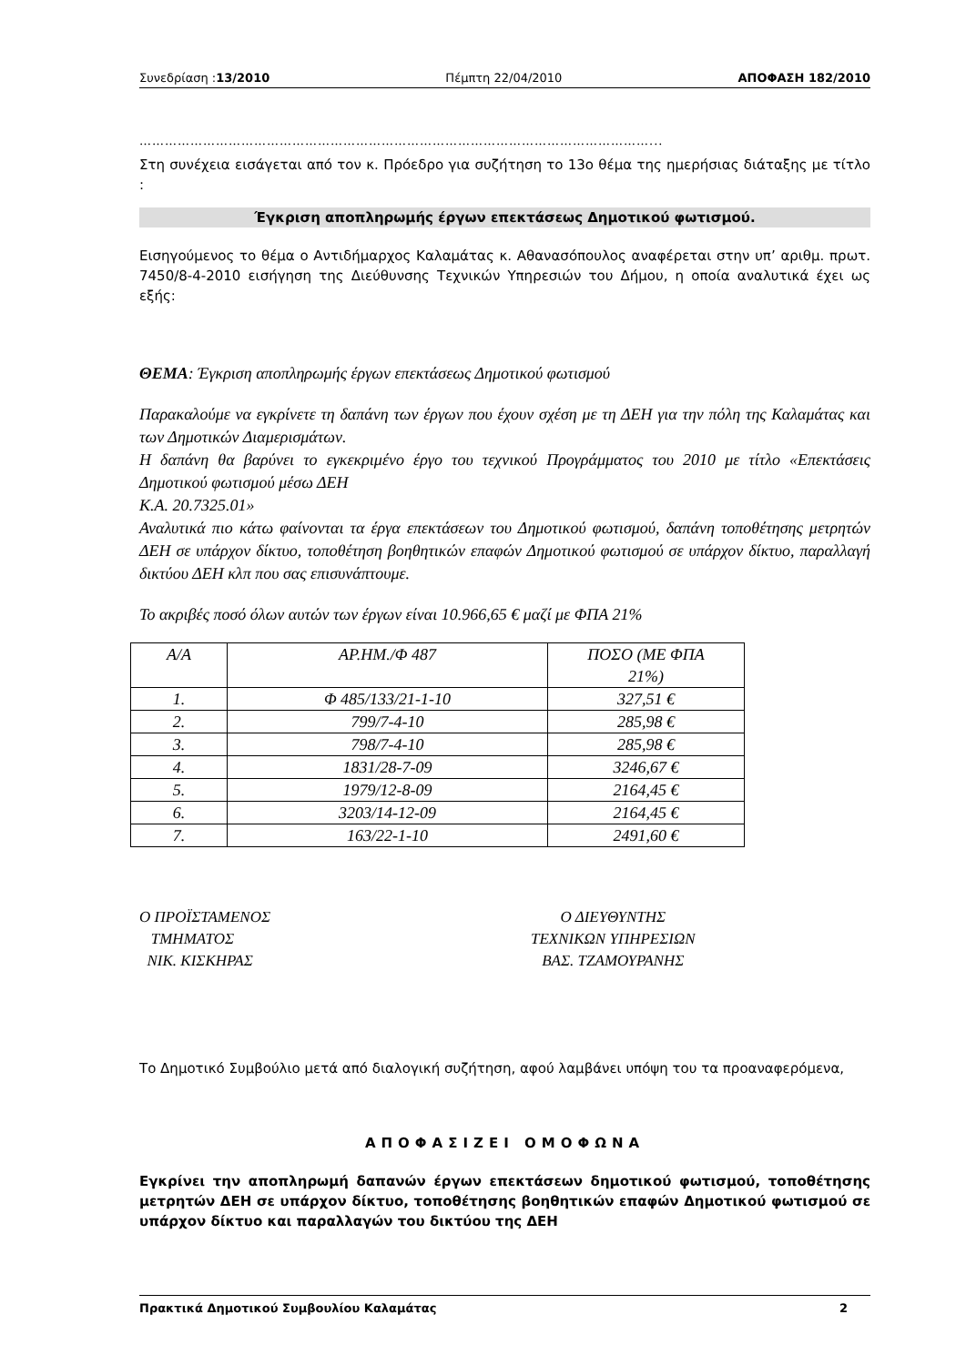Συνεδρίαση :13/2010 Πέμπτη 22/04/2010 ΑΠΟΦΑΣΗ 182/2010
…………………………………………………………………………………………………………...
Στη συνέχεια εισάγεται από τον κ. Πρόεδρο για συζήτηση το 13ο θέμα της ημερήσιας διάταξης με τίτλο :
Έγκριση αποπληρωμής έργων επεκτάσεως Δημοτικού φωτισμού.
Εισηγούμενος το θέμα ο Αντιδήμαρχος Καλαμάτας κ. Αθανασόπουλος αναφέρεται στην υπ’ αριθμ. πρωτ. 7450/8-4-2010 εισήγηση της Διεύθυνσης Τεχνικών Υπηρεσιών του Δήμου, η οποία αναλυτικά έχει ως εξής:
ΘΕΜΑ: Έγκριση αποπληρωμής έργων επεκτάσεως Δημοτικού φωτισμού
Παρακαλούμε να εγκρίνετε τη δαπάνη των έργων που έχουν σχέση με τη ΔΕΗ για την πόλη της Καλαμάτας και των Δημοτικών Διαμερισμάτων.
Η δαπάνη θα βαρύνει το εγκεκριμένο έργο του τεχνικού Προγράμματος του 2010 με τίτλο «Επεκτάσεις Δημοτικού φωτισμού μέσω ΔΕΗ
Κ.Α. 20.7325.01»
Αναλυτικά πιο κάτω φαίνονται τα έργα επεκτάσεων του Δημοτικού φωτισμού, δαπάνη τοποθέτησης μετρητών ΔΕΗ σε υπάρχον δίκτυο, τοποθέτηση βοηθητικών επαφών Δημοτικού φωτισμού σε υπάρχον δίκτυο, παραλλαγή δικτύου ΔΕΗ κλπ που σας επισυνάπτουμε.
Το ακριβές ποσό όλων αυτών των έργων είναι 10.966,65 € μαζί με ΦΠΑ 21%
| Α/Α | ΑΡ.ΗΜ./Φ 487 | ΠΟΣΟ (ΜΕ ΦΠΑ 21%) |
| --- | --- | --- |
| 1. | Φ 485/133/21-1-10 | 327,51 € |
| 2. | 799/7-4-10 | 285,98 € |
| 3. | 798/7-4-10 | 285,98 € |
| 4. | 1831/28-7-09 | 3246,67 € |
| 5. | 1979/12-8-09 | 2164,45 € |
| 6. | 3203/14-12-09 | 2164,45 € |
| 7. | 163/22-1-10 | 2491,60 € |
Ο ΠΡΟΪΣΤΑΜΕΝΟΣ
ΤΜΗΜΑΤΟΣ
ΝΙΚ. ΚΙΣΚΗΡΑΣ
Ο ΔΙΕΥΘΥΝΤΗΣ
ΤΕΧΝΙΚΩΝ ΥΠΗΡΕΣΙΩΝ
ΒΑΣ. ΤΖΑΜΟΥΡΑΝΗΣ
Το Δημοτικό Συμβούλιο μετά από διαλογική συζήτηση, αφού λαμβάνει υπόψη του τα προαναφερόμενα,
ΑΠΟΦΑΣΙΖΕΙ ΟΜΟΦΩΝΑ
Εγκρίνει την αποπληρωμή δαπανών έργων επεκτάσεων δημοτικού φωτισμού, τοποθέτησης μετρητών ΔΕΗ σε υπάρχον δίκτυο, τοποθέτησης βοηθητικών επαφών Δημοτικού φωτισμού σε υπάρχον δίκτυο και παραλλαγών του δικτύου της ΔΕΗ
Πρακτικά Δημοτικού Συμβουλίου Καλαμάτας 2